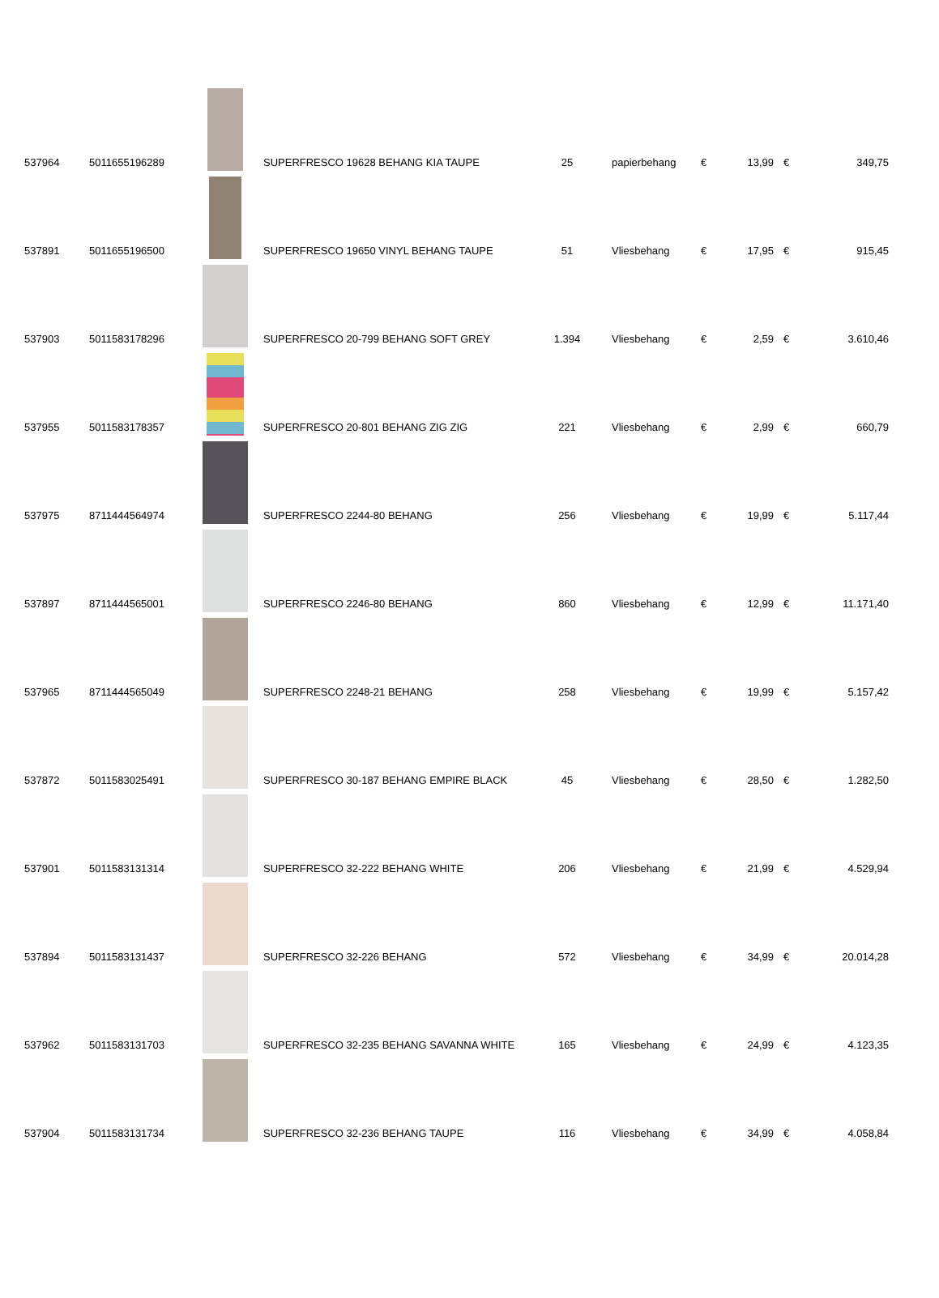| 537964 | 5011655196289 | | SUPERFRESCO 19628 BEHANG KIA TAUPE | 25 | papierbehang | € | 13,99 | € | 349,75 |
| 537891 | 5011655196500 | | SUPERFRESCO 19650 VINYL BEHANG TAUPE | 51 | Vliesbehang | € | 17,95 | € | 915,45 |
| 537903 | 5011583178296 | | SUPERFRESCO 20-799 BEHANG SOFT GREY | 1.394 | Vliesbehang | € | 2,59 | € | 3.610,46 |
| 537955 | 5011583178357 | | SUPERFRESCO 20-801 BEHANG ZIG ZIG | 221 | Vliesbehang | € | 2,99 | € | 660,79 |
| 537975 | 8711444564974 | | SUPERFRESCO 2244-80 BEHANG | 256 | Vliesbehang | € | 19,99 | € | 5.117,44 |
| 537897 | 8711444565001 | | SUPERFRESCO 2246-80 BEHANG | 860 | Vliesbehang | € | 12,99 | € | 11.171,40 |
| 537965 | 8711444565049 | | SUPERFRESCO 2248-21 BEHANG | 258 | Vliesbehang | € | 19,99 | € | 5.157,42 |
| 537872 | 5011583025491 | | SUPERFRESCO 30-187 BEHANG EMPIRE BLACK | 45 | Vliesbehang | € | 28,50 | € | 1.282,50 |
| 537901 | 5011583131314 | | SUPERFRESCO 32-222 BEHANG WHITE | 206 | Vliesbehang | € | 21,99 | € | 4.529,94 |
| 537894 | 5011583131437 | | SUPERFRESCO 32-226 BEHANG | 572 | Vliesbehang | € | 34,99 | € | 20.014,28 |
| 537962 | 5011583131703 | | SUPERFRESCO 32-235 BEHANG SAVANNA WHITE | 165 | Vliesbehang | € | 24,99 | € | 4.123,35 |
| 537904 | 5011583131734 | | SUPERFRESCO 32-236 BEHANG TAUPE | 116 | Vliesbehang | € | 34,99 | € | 4.058,84 |